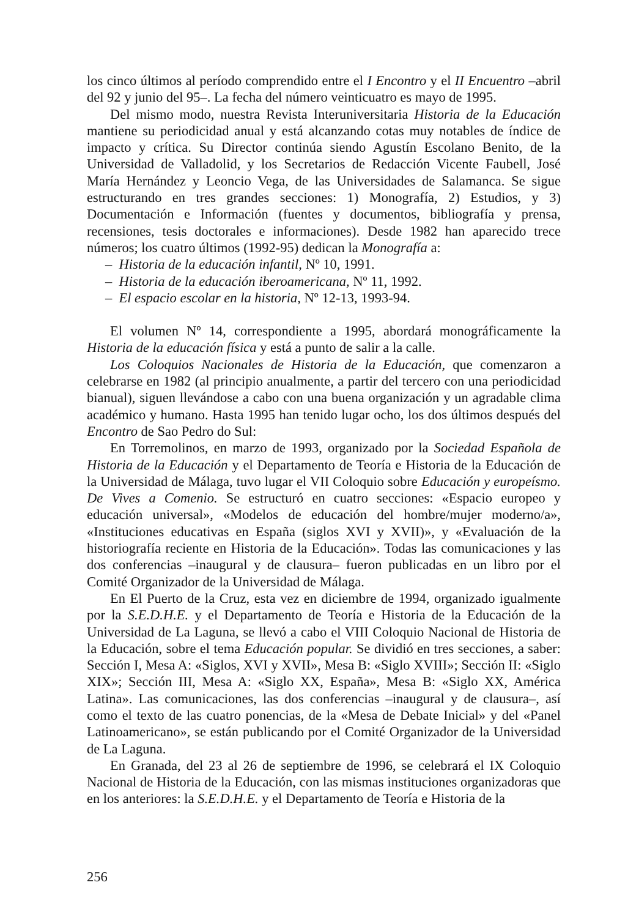los cinco últimos al período comprendido entre el I Encontro y el II Encuentro –abril del 92 y junio del 95–. La fecha del número veinticuatro es mayo de 1995.
Del mismo modo, nuestra Revista Interuniversitaria Historia de la Educación mantiene su periodicidad anual y está alcanzando cotas muy notables de índice de impacto y crítica. Su Director continúa siendo Agustín Escolano Benito, de la Universidad de Valladolid, y los Secretarios de Redacción Vicente Faubell, José María Hernández y Leoncio Vega, de las Universidades de Salamanca. Se sigue estructurando en tres grandes secciones: 1) Monografía, 2) Estudios, y 3) Documentación e Información (fuentes y documentos, bibliografía y prensa, recensiones, tesis doctorales e informaciones). Desde 1982 han aparecido trece números; los cuatro últimos (1992-95) dedican la Monografía a:
– Historia de la educación infantil, Nº 10, 1991.
– Historia de la educación iberoamericana, Nº 11, 1992.
– El espacio escolar en la historia, Nº 12-13, 1993-94.
El volumen Nº 14, correspondiente a 1995, abordará monográficamente la Historia de la educación física y está a punto de salir a la calle.
Los Coloquios Nacionales de Historia de la Educación, que comenzaron a celebrarse en 1982 (al principio anualmente, a partir del tercero con una periodicidad bianual), siguen llevándose a cabo con una buena organización y un agradable clima académico y humano. Hasta 1995 han tenido lugar ocho, los dos últimos después del Encontro de Sao Pedro do Sul:
En Torremolinos, en marzo de 1993, organizado por la Sociedad Española de Historia de la Educación y el Departamento de Teoría e Historia de la Educación de la Universidad de Málaga, tuvo lugar el VII Coloquio sobre Educación y europeísmo. De Vives a Comenio. Se estructuró en cuatro secciones: «Espacio europeo y educación universal», «Modelos de educación del hombre/mujer moderno/a», «Instituciones educativas en España (siglos XVI y XVII)», y «Evaluación de la historiografía reciente en Historia de la Educación». Todas las comunicaciones y las dos conferencias –inaugural y de clausura– fueron publicadas en un libro por el Comité Organizador de la Universidad de Málaga.
En El Puerto de la Cruz, esta vez en diciembre de 1994, organizado igualmente por la S.E.D.H.E. y el Departamento de Teoría e Historia de la Educación de la Universidad de La Laguna, se llevó a cabo el VIII Coloquio Nacional de Historia de la Educación, sobre el tema Educación popular. Se dividió en tres secciones, a saber: Sección I, Mesa A: «Siglos, XVI y XVII», Mesa B: «Siglo XVIII»; Sección II: «Siglo XIX»; Sección III, Mesa A: «Siglo XX, España», Mesa B: «Siglo XX, América Latina». Las comunicaciones, las dos conferencias –inaugural y de clausura–, así como el texto de las cuatro ponencias, de la «Mesa de Debate Inicial» y del «Panel Latinoamericano», se están publicando por el Comité Organizador de la Universidad de La Laguna.
En Granada, del 23 al 26 de septiembre de 1996, se celebrará el IX Coloquio Nacional de Historia de la Educación, con las mismas instituciones organizadoras que en los anteriores: la S.E.D.H.E. y el Departamento de Teoría e Historia de la
256